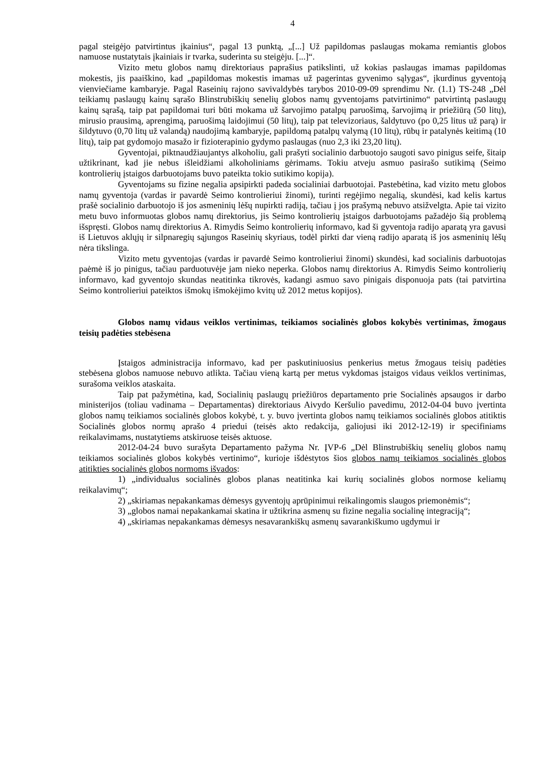4
pagal steigėjo patvirtintus įkainius“, pagal 13 punktą, „[...] Už papildomas paslaugas mokama remiantis globos namuose nustatytais įkainiais ir tvarka, suderinta su steigėju. [...]“.
Vizito metu globos namų direktoriaus paprašius patikslinti, už kokias paslaugas imamas papildomas mokestis, jis paaiškino, kad „papildomas mokestis imamas už pagerintas gyvenimo sąlygas“, įkurdinus gyventoją vienviečiame kambaryje. Pagal Raseinių rajono savivaldybės tarybos 2010-09-09 sprendimu Nr. (1.1) TS-248 „Dėl teikiamų paslaugų kainų sąrašo Blinstrubiškių senelių globos namų gyventojams patvirtinimo“ patvirtintą paslaugų kainų sąrašą, taip pat papildomai turi būti mokama už šarvojimo patalpų paruošimą, šarvojimą ir priežiūrą (50 litų), mirusio prausimą, aprengimą, paruošimą laidojimui (50 litų), taip pat televizoriaus, šaldytuvo (po 0,25 litus už parą) ir šildytuvo (0,70 litų už valandą) naudojimą kambaryje, papildomą patalpų valymą (10 litų), rūbų ir patalynės keitimą (10 litų), taip pat gydomojo masažo ir fizioterapinio gydymo paslaugas (nuo 2,3 iki 23,20 litų).
Gyventojai, piktnaudžiaujantys alkoholiu, gali prašyti socialinio darbuotojo saugoti savo pinigus seife, šitaip užtikrinant, kad jie nebus išleidžiami alkoholiniams gėrimams. Tokiu atveju asmuo pasirašo sutikimą (Seimo kontrolierių įstaigos darbuotojams buvo pateikta tokio sutikimo kopija).
Gyventojams su fizine negalia apsipirkti padeda socialiniai darbuotojai. Pastebėtina, kad vizito metu globos namų gyventoja (vardas ir pavardė Seimo kontrolieriui žinomi), turinti regėjimo negalią, skundėsi, kad kelis kartus prašė socialinio darbuotojo iš jos asmeninių lėšų nupirkti radiją, tačiau į jos prašymą nebuvo atsižvelgta. Apie tai vizito metu buvo informuotas globos namų direktorius, jis Seimo kontrolierių įstaigos darbuotojams pažadėjo šią problemą išspręsti. Globos namų direktorius A. Rimydis Seimo kontrolierių informavo, kad ši gyventoja radijo aparatą yra gavusi iš Lietuvos aklųjų ir silpnaregių sąjungos Raseinių skyriaus, todėl pirkti dar vieną radijo aparatą iš jos asmeninių lėšų nėra tikslinga.
Vizito metu gyventojas (vardas ir pavardė Seimo kontrolieriui žinomi) skundėsi, kad socialinis darbuotojas paėmė iš jo pinigus, tačiau parduotuvėje jam nieko neperka. Globos namų direktorius A. Rimydis Seimo kontrolierių informavo, kad gyventojo skundas neatitinka tikrovės, kadangi asmuo savo pinigais disponuoja pats (tai patvirtina Seimo kontrolieriui pateiktos išmokų išmokėjimo kvitų už 2012 metus kopijos).
Globos namų vidaus veiklos vertinimas, teikiamos socialinės globos kokybės vertinimas, žmogaus teisių padėties stebėsena
Įstaigos administracija informavo, kad per paskutiniuosius penkerius metus žmogaus teisių padėties stebėsena globos namuose nebuvo atlikta. Tačiau vieną kartą per metus vykdomas įstaigos vidaus veiklos vertinimas, surašoma veiklos ataskaita.
Taip pat pažymėtina, kad, Socialinių paslaugų priežiūros departamento prie Socialinės apsaugos ir darbo ministerijos (toliau vadinama – Departamentas) direktoriaus Aivydo Keršulio pavedimu, 2012-04-04 buvo įvertinta globos namų teikiamos socialinės globos kokybė, t. y. buvo įvertinta globos namų teikiamos socialinės globos atitiktis Socialinės globos normų aprašo 4 priedui (teisės akto redakcija, galiojusi iki 2012-12-19) ir specifiniams reikalavimams, nustatytiems atskiruose teisės aktuose.
2012-04-24 buvo surašyta Departamento pažyma Nr. ĮVP-6 „Dėl Blinstrubiškių senelių globos namų teikiamos socialinės globos kokybės vertinimo“, kurioje išdėstytos šios globos namų teikiamos socialinės globos atitikties socialinės globos normoms išvados:
1) „individualus socialinės globos planas neatitinka kai kurių socialinės globos normose keliamų reikalavimų“;
2) „skiriamas nepakankamas dėmesys gyventojų aprūpinimui reikalingomis slaugos priemonėmis“;
3) „globos namai nepakankamai skatina ir užtikrina asmenų su fizine negalia socialinę integraciją“;
4) „skiriamas nepakankamas dėmesys nesavarankiškų asmenų savarankiškumo ugdymui ir